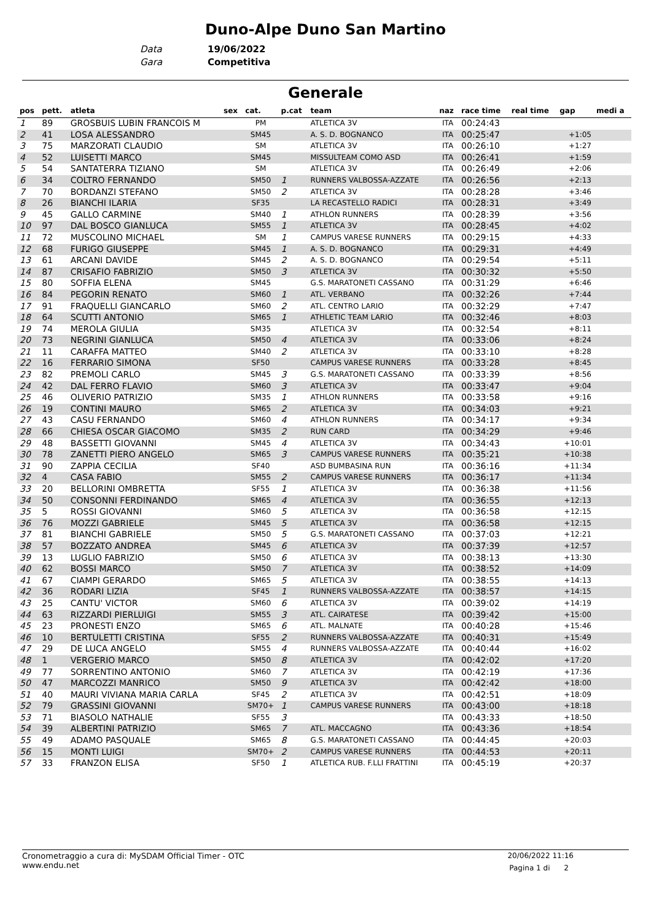Duno-Alpe Duno San Martino
Data 19/06/2022
Gara Competitiva
Generale
| pos | pett. | atleta | sex | cat. | p.cat | team | naz | race time | real time | gap | medi a |
| --- | --- | --- | --- | --- | --- | --- | --- | --- | --- | --- | --- |
| 1 | 89 | GROSBUIS LUBIN FRANCOIS M | | PM | | ATLETICA 3V | ITA | 00:24:43 | | | |
| 2 | 41 | LOSA ALESSANDRO | | SM45 | | A. S. D. BOGNANCO | ITA | 00:25:47 | | +1:05 | |
| 3 | 75 | MARZORATI CLAUDIO | | SM | | ATLETICA 3V | ITA | 00:26:10 | | +1:27 | |
| 4 | 52 | LUISETTI MARCO | | SM45 | | MISSULTEAM COMO ASD | ITA | 00:26:41 | | +1:59 | |
| 5 | 54 | SANTATERRA TIZIANO | | SM | | ATLETICA 3V | ITA | 00:26:49 | | +2:06 | |
| 6 | 34 | COLTRO FERNANDO | | SM50 | 1 | RUNNERS VALBOSSA-AZZATE | ITA | 00:26:56 | | +2:13 | |
| 7 | 70 | BORDANZI STEFANO | | SM50 | 2 | ATLETICA 3V | ITA | 00:28:28 | | +3:46 | |
| 8 | 26 | BIANCHI ILARIA | | SF35 | | LA RECASTELLO RADICI | ITA | 00:28:31 | | +3:49 | |
| 9 | 45 | GALLO CARMINE | | SM40 | 1 | ATHLON RUNNERS | ITA | 00:28:39 | | +3:56 | |
| 10 | 97 | DAL BOSCO GIANLUCA | | SM55 | 1 | ATLETICA 3V | ITA | 00:28:45 | | +4:02 | |
| 11 | 72 | MUSCOLINO MICHAEL | | SM | 1 | CAMPUS VARESE RUNNERS | ITA | 00:29:15 | | +4:33 | |
| 12 | 68 | FURIGO GIUSEPPE | | SM45 | 1 | A. S. D. BOGNANCO | ITA | 00:29:31 | | +4:49 | |
| 13 | 61 | ARCANI DAVIDE | | SM45 | 2 | A. S. D. BOGNANCO | ITA | 00:29:54 | | +5:11 | |
| 14 | 87 | CRISAFIO FABRIZIO | | SM50 | 3 | ATLETICA 3V | ITA | 00:30:32 | | +5:50 | |
| 15 | 80 | SOFFIA ELENA | | SM45 | | G.S. MARATONETI CASSANO | ITA | 00:31:29 | | +6:46 | |
| 16 | 84 | PEGORIN RENATO | | SM60 | 1 | ATL. VERBANO | ITA | 00:32:26 | | +7:44 | |
| 17 | 91 | FRAQUELLI GIANCARLO | | SM60 | 2 | ATL. CENTRO LARIO | ITA | 00:32:29 | | +7:47 | |
| 18 | 64 | SCUTTI ANTONIO | | SM65 | 1 | ATHLETIC TEAM LARIO | ITA | 00:32:46 | | +8:03 | |
| 19 | 74 | MEROLA GIULIA | | SM35 | | ATLETICA 3V | ITA | 00:32:54 | | +8:11 | |
| 20 | 73 | NEGRINI GIANLUCA | | SM50 | 4 | ATLETICA 3V | ITA | 00:33:06 | | +8:24 | |
| 21 | 11 | CARAFFA MATTEO | | SM40 | 2 | ATLETICA 3V | ITA | 00:33:10 | | +8:28 | |
| 22 | 16 | FERRARIO SIMONA | | SF50 | | CAMPUS VARESE RUNNERS | ITA | 00:33:28 | | +8:45 | |
| 23 | 82 | PREMOLI CARLO | | SM45 | 3 | G.S. MARATONETI CASSANO | ITA | 00:33:39 | | +8:56 | |
| 24 | 42 | DAL FERRO FLAVIO | | SM60 | 3 | ATLETICA 3V | ITA | 00:33:47 | | +9:04 | |
| 25 | 46 | OLIVERIO PATRIZIO | | SM35 | 1 | ATHLON RUNNERS | ITA | 00:33:58 | | +9:16 | |
| 26 | 19 | CONTINI MAURO | | SM65 | 2 | ATLETICA 3V | ITA | 00:34:03 | | +9:21 | |
| 27 | 43 | CASU FERNANDO | | SM60 | 4 | ATHLON RUNNERS | ITA | 00:34:17 | | +9:34 | |
| 28 | 66 | CHIESA OSCAR GIACOMO | | SM35 | 2 | RUN CARD | ITA | 00:34:29 | | +9:46 | |
| 29 | 48 | BASSETTI GIOVANNI | | SM45 | 4 | ATLETICA 3V | ITA | 00:34:43 | | +10:01 | |
| 30 | 78 | ZANETTI PIERO ANGELO | | SM65 | 3 | CAMPUS VARESE RUNNERS | ITA | 00:35:21 | | +10:38 | |
| 31 | 90 | ZAPPIA CECILIA | | SF40 | | ASD BUMBASINA RUN | ITA | 00:36:16 | | +11:34 | |
| 32 | 4 | CASA FABIO | | SM55 | 2 | CAMPUS VARESE RUNNERS | ITA | 00:36:17 | | +11:34 | |
| 33 | 20 | BELLORINI OMBRETTA | | SF55 | 1 | ATLETICA 3V | ITA | 00:36:38 | | +11:56 | |
| 34 | 50 | CONSONNI FERDINANDO | | SM65 | 4 | ATLETICA 3V | ITA | 00:36:55 | | +12:13 | |
| 35 | 5 | ROSSI GIOVANNI | | SM60 | 5 | ATLETICA 3V | ITA | 00:36:58 | | +12:15 | |
| 36 | 76 | MOZZI GABRIELE | | SM45 | 5 | ATLETICA 3V | ITA | 00:36:58 | | +12:15 | |
| 37 | 81 | BIANCHI GABRIELE | | SM50 | 5 | G.S. MARATONETI CASSANO | ITA | 00:37:03 | | +12:21 | |
| 38 | 57 | BOZZATO ANDREA | | SM45 | 6 | ATLETICA 3V | ITA | 00:37:39 | | +12:57 | |
| 39 | 13 | LUGLIO FABRIZIO | | SM50 | 6 | ATLETICA 3V | ITA | 00:38:13 | | +13:30 | |
| 40 | 62 | BOSSI MARCO | | SM50 | 7 | ATLETICA 3V | ITA | 00:38:52 | | +14:09 | |
| 41 | 67 | CIAMPI GERARDO | | SM65 | 5 | ATLETICA 3V | ITA | 00:38:55 | | +14:13 | |
| 42 | 36 | RODARI LIZIA | | SF45 | 1 | RUNNERS VALBOSSA-AZZATE | ITA | 00:38:57 | | +14:15 | |
| 43 | 25 | CANTU' VICTOR | | SM60 | 6 | ATLETICA 3V | ITA | 00:39:02 | | +14:19 | |
| 44 | 63 | RIZZARDI PIERLUIGI | | SM55 | 3 | ATL. CAIRATESE | ITA | 00:39:42 | | +15:00 | |
| 45 | 23 | PRONESTI ENZO | | SM65 | 6 | ATL. MALNATE | ITA | 00:40:28 | | +15:46 | |
| 46 | 10 | BERTULETTI CRISTINA | | SF55 | 2 | RUNNERS VALBOSSA-AZZATE | ITA | 00:40:31 | | +15:49 | |
| 47 | 29 | DE LUCA ANGELO | | SM55 | 4 | RUNNERS VALBOSSA-AZZATE | ITA | 00:40:44 | | +16:02 | |
| 48 | 1 | VERGERIO MARCO | | SM50 | 8 | ATLETICA 3V | ITA | 00:42:02 | | +17:20 | |
| 49 | 77 | SORRENTINO ANTONIO | | SM60 | 7 | ATLETICA 3V | ITA | 00:42:19 | | +17:36 | |
| 50 | 47 | MARCOZZI MANRICO | | SM50 | 9 | ATLETICA 3V | ITA | 00:42:42 | | +18:00 | |
| 51 | 40 | MAURI VIVIANA MARIA CARLA | | SF45 | 2 | ATLETICA 3V | ITA | 00:42:51 | | +18:09 | |
| 52 | 79 | GRASSINI GIOVANNI | | SM70+ | 1 | CAMPUS VARESE RUNNERS | ITA | 00:43:00 | | +18:18 | |
| 53 | 71 | BIASOLO NATHALIE | | SF55 | 3 | | ITA | 00:43:33 | | +18:50 | |
| 54 | 39 | ALBERTINI PATRIZIO | | SM65 | 7 | ATL. MACCAGNO | ITA | 00:43:36 | | +18:54 | |
| 55 | 49 | ADAMO PASQUALE | | SM65 | 8 | G.S. MARATONETI CASSANO | ITA | 00:44:45 | | +20:03 | |
| 56 | 15 | MONTI LUIGI | | SM70+ | 2 | CAMPUS VARESE RUNNERS | ITA | 00:44:53 | | +20:11 | |
| 57 | 33 | FRANZON ELISA | | SF50 | 1 | ATLETICA RUB. F.LLI FRATTINI | ITA | 00:45:19 | | +20:37 | |
Cronometraggio a cura di: MySDAM Official Timer - OTC
www.endu.net
20/06/2022 11:16
Pagina 1 di 2